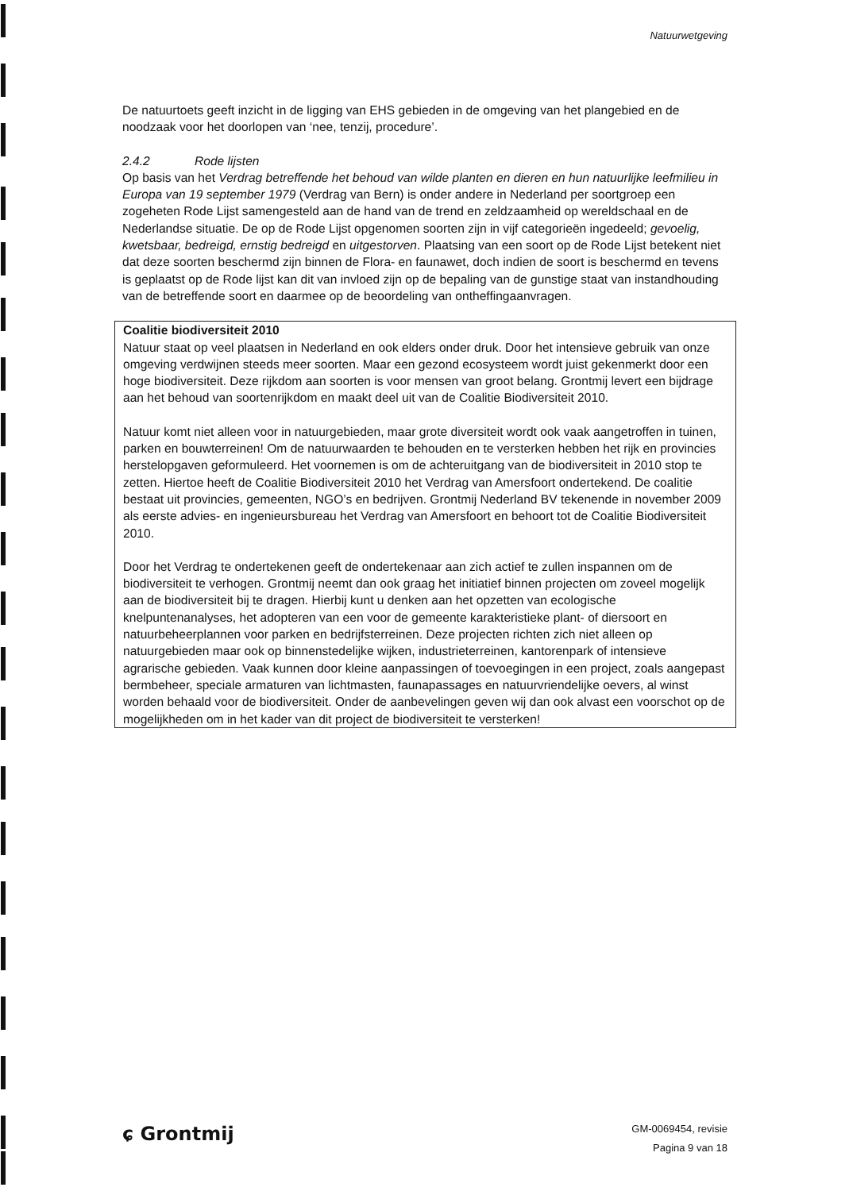Natuurwetgeving
De natuurtoets geeft inzicht in de ligging van EHS gebieden in de omgeving van het plangebied en de noodzaak voor het doorlopen van ‘nee, tenzij, procedure’.
2.4.2 Rode lijsten
Op basis van het Verdrag betreffende het behoud van wilde planten en dieren en hun natuurlijke leefmilieu in Europa van 19 september 1979 (Verdrag van Bern) is onder andere in Nederland per soortgroep een zogeheten Rode Lijst samengesteld aan de hand van de trend en zeldzaamheid op wereldschaal en de Nederlandse situatie. De op de Rode Lijst opgenomen soorten zijn in vijf categorieën ingedeeld; gevoelig, kwetsbaar, bedreigd, ernstig bedreigd en uitgestorven. Plaatsing van een soort op de Rode Lijst betekent niet dat deze soorten beschermd zijn binnen de Flora- en faunawet, doch indien de soort is beschermd en tevens is geplaatst op de Rode lijst kan dit van invloed zijn op de bepaling van de gunstige staat van instandhouding van de betreffende soort en daarmee op de beoordeling van ontheffingaanvragen.
Coalitie biodiversiteit 2010
Natuur staat op veel plaatsen in Nederland en ook elders onder druk. Door het intensieve gebruik van onze omgeving verdwijnen steeds meer soorten. Maar een gezond ecosysteem wordt juist gekenmerkt door een hoge biodiversiteit. Deze rijkdom aan soorten is voor mensen van groot belang. Grontmij levert een bijdrage aan het behoud van soortenrijkdom en maakt deel uit van de Coalitie Biodiversiteit 2010.
Natuur komt niet alleen voor in natuurgebieden, maar grote diversiteit wordt ook vaak aangetroffen in tuinen, parken en bouwterreinen! Om de natuurwaarden te behouden en te versterken hebben het rijk en provincies herstelopgaven geformuleerd. Het voornemen is om de achteruitgang van de biodiversiteit in 2010 stop te zetten. Hiertoe heeft de Coalitie Biodiversiteit 2010 het Verdrag van Amersfoort ondertekend. De coalitie bestaat uit provincies, gemeenten, NGO’s en bedrijven. Grontmij Nederland BV tekenende in november 2009 als eerste advies- en ingenieursbureau het Verdrag van Amersfoort en behoort tot de Coalitie Biodiversiteit 2010.
Door het Verdrag te ondertekenen geeft de ondertekenaar aan zich actief te zullen inspannen om de biodiversiteit te verhogen. Grontmij neemt dan ook graag het initiatief binnen projecten om zoveel mogelijk aan de biodiversiteit bij te dragen. Hierbij kunt u denken aan het opzetten van ecologische knelpuntenanalyses, het adopteren van een voor de gemeente karakteristieke plant- of diersoort en natuurbeheerplannen voor parken en bedrijfsterreinen. Deze projecten richten zich niet alleen op natuurgebieden maar ook op binnenstedelijke wijken, industrieterreinen, kantorenpark of intensieve agrarische gebieden. Vaak kunnen door kleine aanpassingen of toevoegingen in een project, zoals aangepast bermbeheer, speciale armaturen van lichtmasten, faunapassages en natuurvriendelijke oevers, al winst worden behaald voor de biodiversiteit. Onder de aanbevelingen geven wij dan ook alvast een voorschot op de mogelijkheden om in het kader van dit project de biodiversiteit te versterken!
ɕ Grontmij
GM-0069454, revisie
Pagina 9 van 18